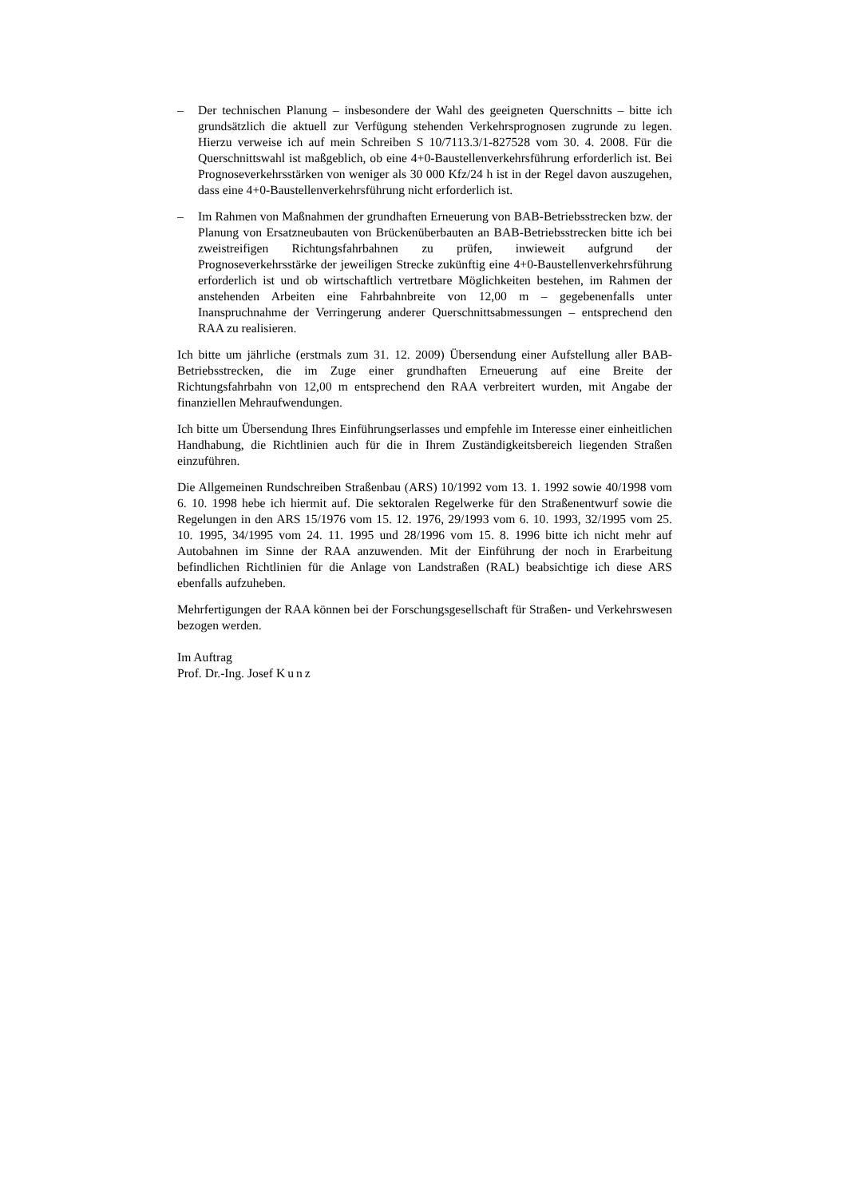– Der technischen Planung – insbesondere der Wahl des geeigneten Querschnitts – bitte ich grundsätzlich die aktuell zur Verfügung stehenden Verkehrsprognosen zugrunde zu legen. Hierzu verweise ich auf mein Schreiben S 10/7113.3/1-827528 vom 30. 4. 2008. Für die Querschnittswahl ist maßgeblich, ob eine 4+0-Baustellenverkehrsführung erforderlich ist. Bei Prognoseverkehrsstärken von weniger als 30 000 Kfz/24 h ist in der Regel davon auszugehen, dass eine 4+0-Baustellenverkehrsführung nicht erforderlich ist.
– Im Rahmen von Maßnahmen der grundhaften Erneuerung von BAB-Betriebsstrecken bzw. der Planung von Ersatzneubauten von Brückenüberbauten an BAB-Betriebsstrecken bitte ich bei zweistreifigen Richtungsfahrbahnen zu prüfen, inwieweit aufgrund der Prognoseverkehrsstärke der jeweiligen Strecke zukünftig eine 4+0-Baustellenverkehrsführung erforderlich ist und ob wirtschaftlich vertretbare Möglichkeiten bestehen, im Rahmen der anstehenden Arbeiten eine Fahrbahnbreite von 12,00 m – gegebenenfalls unter Inanspruchnahme der Verringerung anderer Querschnittsabmessungen – entsprechend den RAA zu realisieren.
Ich bitte um jährliche (erstmals zum 31. 12. 2009) Übersendung einer Aufstellung aller BAB-Betriebsstrecken, die im Zuge einer grundhaften Erneuerung auf eine Breite der Richtungsfahrbahn von 12,00 m entsprechend den RAA verbreitert wurden, mit Angabe der finanziellen Mehraufwendungen.
Ich bitte um Übersendung Ihres Einführungserlasses und empfehle im Interesse einer einheitlichen Handhabung, die Richtlinien auch für die in Ihrem Zuständigkeitsbereich liegenden Straßen einzuführen.
Die Allgemeinen Rundschreiben Straßenbau (ARS) 10/1992 vom 13. 1. 1992 sowie 40/1998 vom 6. 10. 1998 hebe ich hiermit auf. Die sektoralen Regelwerke für den Straßenentwurf sowie die Regelungen in den ARS 15/1976 vom 15. 12. 1976, 29/1993 vom 6. 10. 1993, 32/1995 vom 25. 10. 1995, 34/1995 vom 24. 11. 1995 und 28/1996 vom 15. 8. 1996 bitte ich nicht mehr auf Autobahnen im Sinne der RAA anzuwenden. Mit der Einführung der noch in Erarbeitung befindlichen Richtlinien für die Anlage von Landstraßen (RAL) beabsichtige ich diese ARS ebenfalls aufzuheben.
Mehrfertigungen der RAA können bei der Forschungsgesellschaft für Straßen- und Verkehrswesen bezogen werden.
Im Auftrag
Prof. Dr.-Ing. Josef Kunz